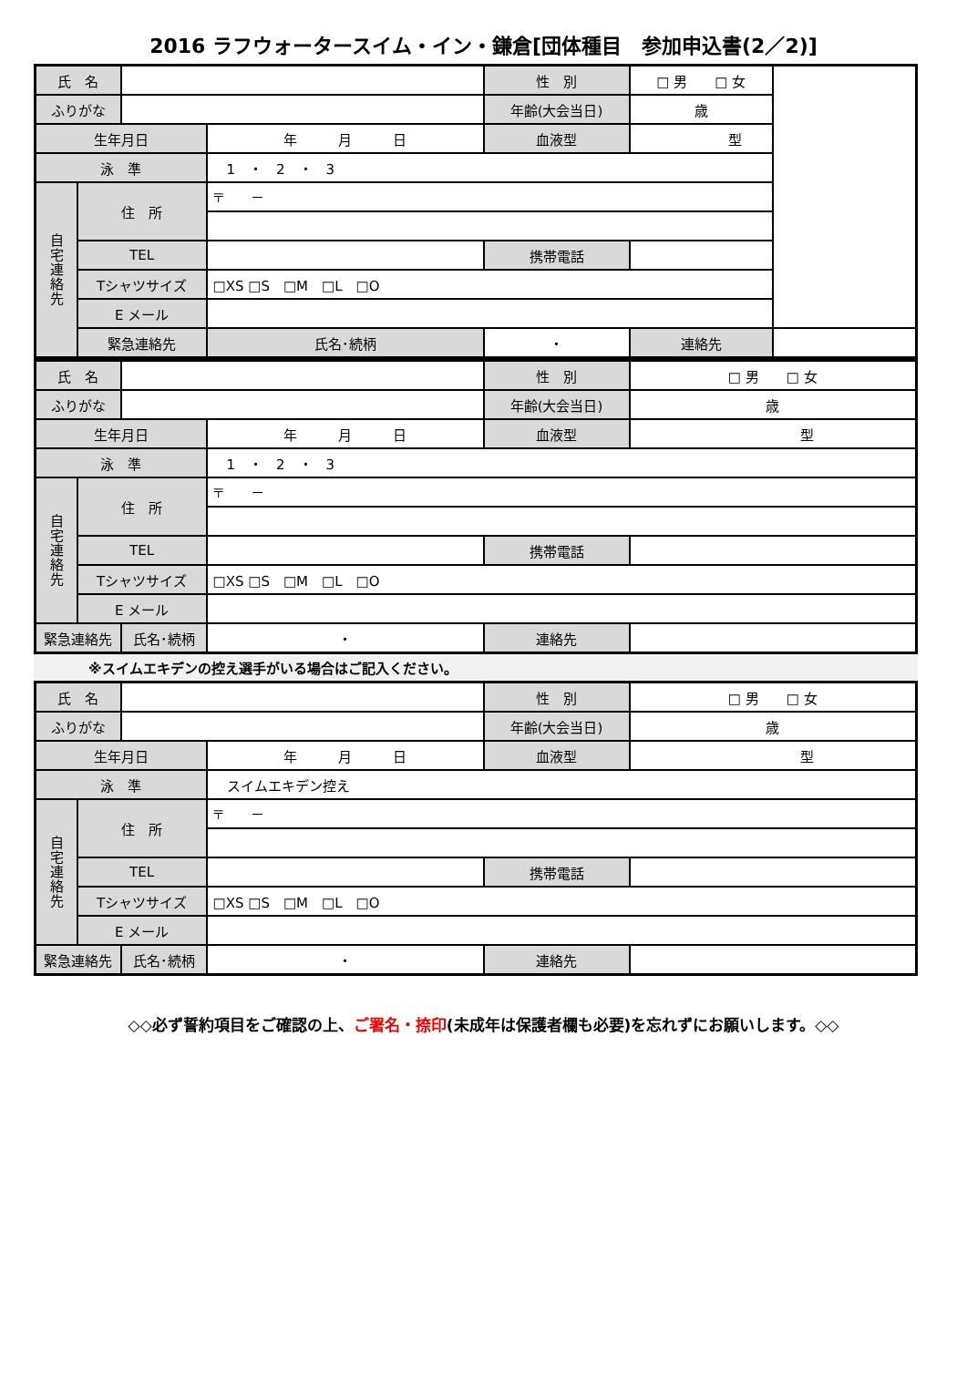2016 ラフウォータースイム・イン・鎌倉[団体種目　参加申込書(2／2)]
| 氏 名 | | | | 性 別 | □ 男 □ 女 | |
| ふりがな | | | | 年齢(大会当日) | 歳 | |
| 生年月日 | | | 年 月 日 | 血液型 | 型 | |
| 泳 準 | | | 1 ・ 2 ・ 3 | | | |
| 自宅連絡先 | 住 所 | | 〒 － | | | |
| | TEL | | | 携帯電話 | | |
| | Tシャツサイズ | | □XS □S □M □L □O | | | |
| | E メール | | | | | |
| | 緊急連絡先 | | 氏名･続柄 | ・ | 連絡先 | |
| 氏 名 | | | | 性 別 | □ 男 □ 女 |
| ふりがな | | | | 年齢(大会当日) | 歳 |
| 生年月日 | | | 年 月 日 | 血液型 | 型 |
| 泳 準 | | | 1 ・ 2 ・ 3 | | |
| 自宅連絡先 | 住 所 | | 〒 － | | |
| | TEL | | | 携帯電話 | |
| | Tシャツサイズ | | □XS □S □M □L □O | | |
| | E メール | | | | |
| 緊急連絡先 | | 氏名･続柄 | ・ | 連絡先 | |
※スイムエキデンの控え選手がいる場合はご記入ください。
| 氏 名 | | | | 性 別 | □ 男 □ 女 |
| ふりがな | | | | 年齢(大会当日) | 歳 |
| 生年月日 | | | 年 月 日 | 血液型 | 型 |
| 泳 準 | | | スイムエキデン控え | | |
| 自宅連絡先 | 住 所 | | 〒 － | | |
| | TEL | | | 携帯電話 | |
| | Tシャツサイズ | | □XS □S □M □L □O | | |
| | E メール | | | | |
| 緊急連絡先 | | 氏名･続柄 | ・ | 連絡先 | |
◇◇必ず誓約項目をご確認の上、ご署名・捺印(未成年は保護者欄も必要)を忘れずにお願いします。◇◇